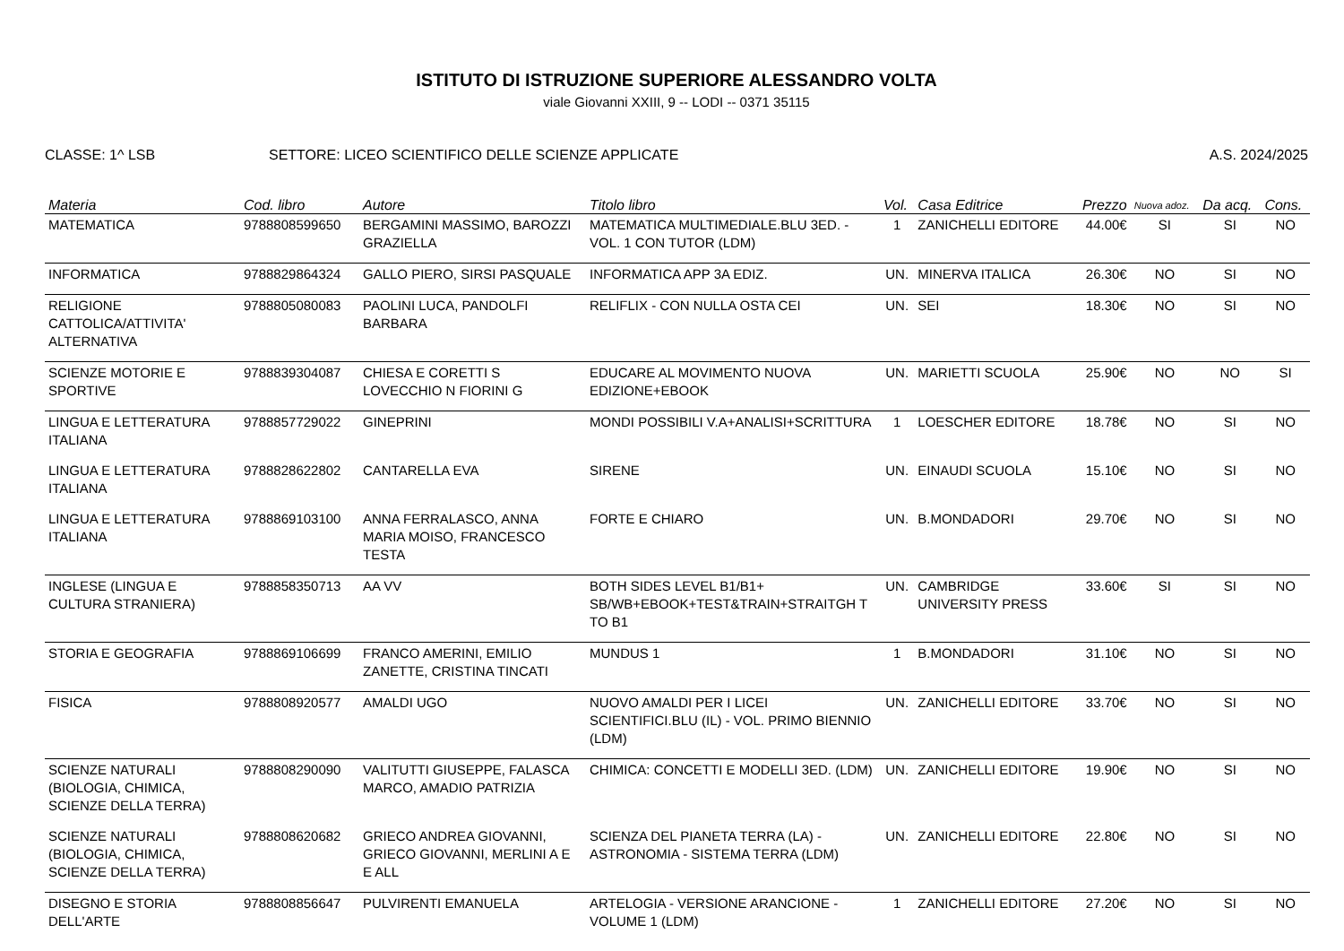ISTITUTO DI ISTRUZIONE SUPERIORE ALESSANDRO VOLTA
viale Giovanni XXIII, 9 -- LODI -- 0371 35115
CLASSE: 1^ LSB SETTORE: LICEO SCIENTIFICO DELLE SCIENZE APPLICATE
A.S. 2024/2025
| Materia | Cod. libro | Autore | Titolo libro | Vol. | Casa Editrice | Prezzo | Nuova adoz. | Da acq. | Cons. |
| --- | --- | --- | --- | --- | --- | --- | --- | --- | --- |
| MATEMATICA | 9788808599650 | BERGAMINI MASSIMO, BAROZZI GRAZIELLA | MATEMATICA MULTIMEDIALE.BLU 3ED. - VOL. 1 CON TUTOR (LDM) | 1 | ZANICHELLI EDITORE | 44.00€ | SI | SI | NO |
| INFORMATICA | 9788829864324 | GALLO PIERO, SIRSI PASQUALE | INFORMATICA APP 3A EDIZ. | UN. | MINERVA ITALICA | 26.30€ | NO | SI | NO |
| RELIGIONE CATTOLICA/ATTIVITA' ALTERNATIVA | 9788805080083 | PAOLINI LUCA, PANDOLFI BARBARA | RELIFLIX - CON NULLA OSTA CEI | UN. | SEI | 18.30€ | NO | SI | NO |
| SCIENZE MOTORIE E SPORTIVE | 9788839304087 | CHIESA E CORETTI S LOVECCHIO N FIORINI G | EDUCARE AL MOVIMENTO NUOVA EDIZIONE+EBOOK | UN. | MARIETTI SCUOLA | 25.90€ | NO | NO | SI |
| LINGUA E LETTERATURA ITALIANA | 9788857729022 | GINEPRINI | MONDI POSSIBILI V.A+ANALISI+SCRITTURA | 1 | LOESCHER EDITORE | 18.78€ | NO | SI | NO |
| LINGUA E LETTERATURA ITALIANA | 9788828622802 | CANTARELLA EVA | SIRENE | UN. | EINAUDI SCUOLA | 15.10€ | NO | SI | NO |
| LINGUA E LETTERATURA ITALIANA | 9788869103100 | ANNA FERRALASCO, ANNA MARIA MOISO, FRANCESCO TESTA | FORTE E CHIARO | UN. | B.MONDADORI | 29.70€ | NO | SI | NO |
| INGLESE (LINGUA E CULTURA STRANIERA) | 9788858350713 | AA VV | BOTH SIDES LEVEL B1/B1+ SB/WB+EBOOK+TEST&TRAIN+STRAITGH T TO B1 | UN. | CAMBRIDGE UNIVERSITY PRESS | 33.60€ | SI | SI | NO |
| STORIA E GEOGRAFIA | 9788869106699 | FRANCO AMERINI, EMILIO ZANETTE, CRISTINA TINCATI | MUNDUS 1 | 1 | B.MONDADORI | 31.10€ | NO | SI | NO |
| FISICA | 9788808920577 | AMALDI UGO | NUOVO AMALDI PER I LICEI SCIENTIFICI.BLU (IL) - VOL. PRIMO BIENNIO (LDM) | UN. | ZANICHELLI EDITORE | 33.70€ | NO | SI | NO |
| SCIENZE NATURALI (BIOLOGIA, CHIMICA, SCIENZE DELLA TERRA) | 9788808290090 | VALITUTTI GIUSEPPE, FALASCA MARCO, AMADIO PATRIZIA | CHIMICA: CONCETTI E MODELLI 3ED. (LDM) | UN. | ZANICHELLI EDITORE | 19.90€ | NO | SI | NO |
| SCIENZE NATURALI (BIOLOGIA, CHIMICA, SCIENZE DELLA TERRA) | 9788808620682 | GRIECO ANDREA GIOVANNI, GRIECO GIOVANNI, MERLINI A E E ALL | SCIENZA DEL PIANETA TERRA (LA) - ASTRONOMIA - SISTEMA TERRA (LDM) | UN. | ZANICHELLI EDITORE | 22.80€ | NO | SI | NO |
| DISEGNO E STORIA DELL'ARTE | 9788808856647 | PULVIRENTI EMANUELA | ARTELOGIA - VERSIONE ARANCIONE - VOLUME 1 (LDM) | 1 | ZANICHELLI EDITORE | 27.20€ | NO | SI | NO |